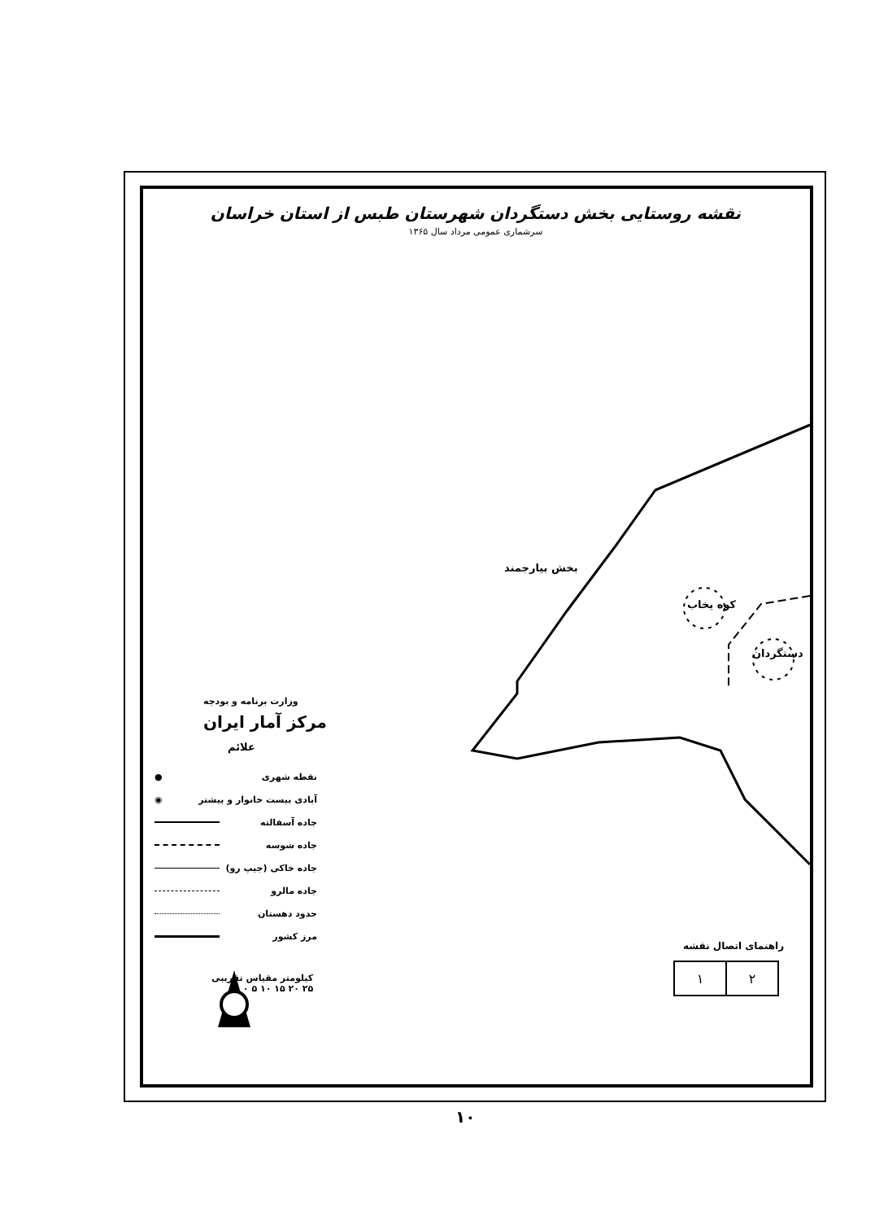نقشه روستایی بخش دستگردان شهرستان طبس از استان خراسان
سرشماری عمومی مرداد سال ۱۳۶۵
بخش بیارجمند
کوه یخاب
دستگردان
وزارت برنامه و بودجه
مرکز آمار ایران
علائم
نقطه شهری ●
آبادی بیست خانوار و بیشتر ◉
جاده آسفالته
جاده شوسه
جاده خاکی (جیپ رو)
جاده مالرو
حدود دهستان
مرز کشور
کیلومتر مقیاس تقریبی
۲۵ ۲۰ ۱۵ ۱۰ ۵ ۰
راهنمای اتصال نقشه
| ۱ | ۲ |
۱۰